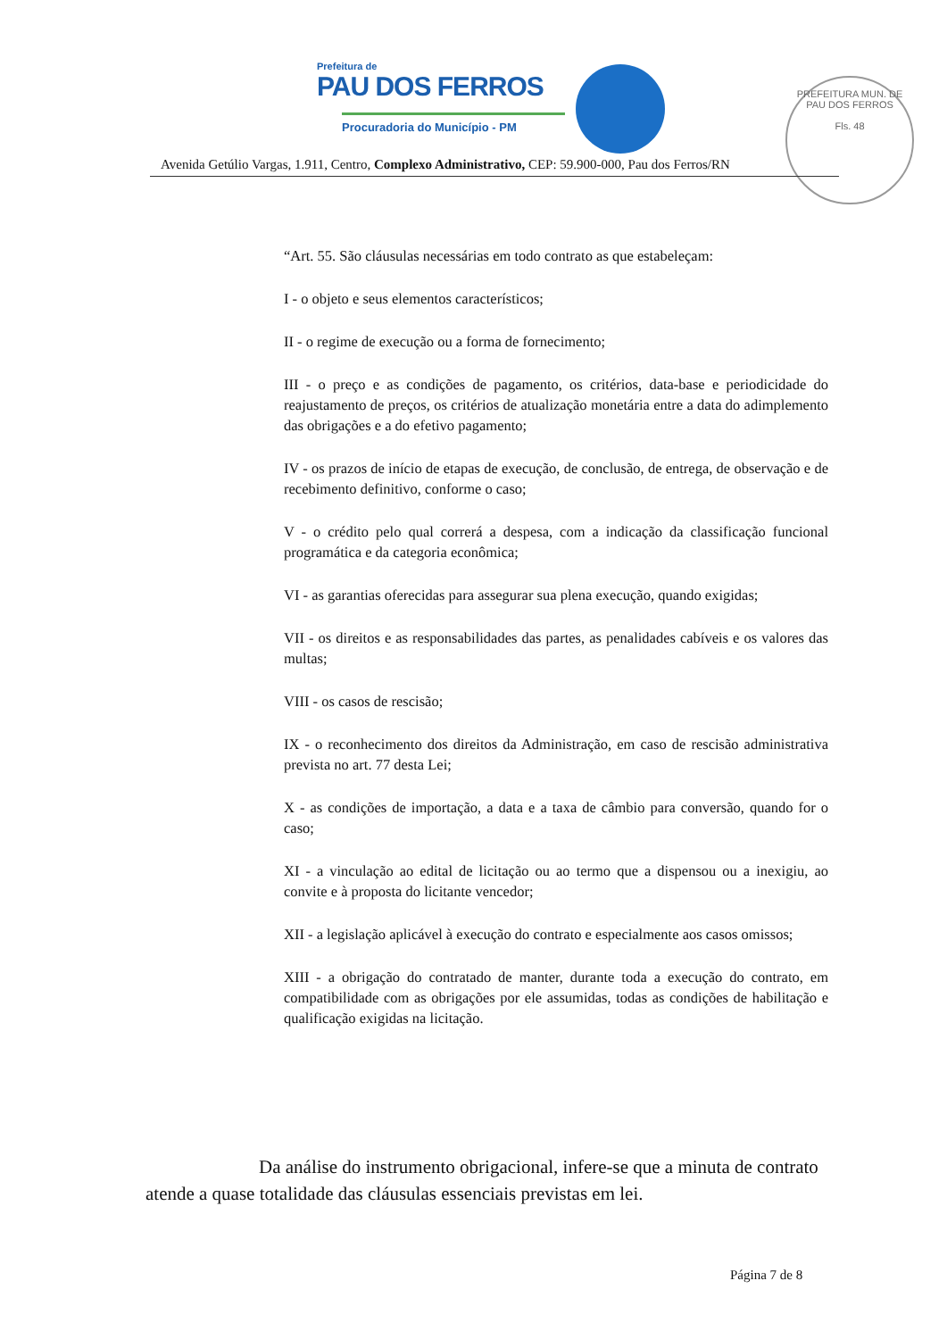Prefeitura de
PAU DOS FERROS
Procuradoria do Município - PM
PREFEITURA MUN. DE PAU DOS FERROS
Fls. 48
Avenida Getúlio Vargas, 1.911, Centro, Complexo Administrativo, CEP: 59.900-000, Pau dos Ferros/RN
“Art. 55. São cláusulas necessárias em todo contrato as que estabeleçam:
I - o objeto e seus elementos característicos;
II - o regime de execução ou a forma de fornecimento;
III - o preço e as condições de pagamento, os critérios, data-base e periodicidade do reajustamento de preços, os critérios de atualização monetária entre a data do adimplemento das obrigações e a do efetivo pagamento;
IV - os prazos de início de etapas de execução, de conclusão, de entrega, de observação e de recebimento definitivo, conforme o caso;
V - o crédito pelo qual correrá a despesa, com a indicação da classificação funcional programática e da categoria econômica;
VI - as garantias oferecidas para assegurar sua plena execução, quando exigidas;
VII - os direitos e as responsabilidades das partes, as penalidades cabíveis e os valores das multas;
VIII - os casos de rescisão;
IX - o reconhecimento dos direitos da Administração, em caso de rescisão administrativa prevista no art. 77 desta Lei;
X - as condições de importação, a data e a taxa de câmbio para conversão, quando for o caso;
XI - a vinculação ao edital de licitação ou ao termo que a dispensou ou a inexigiu, ao convite e à proposta do licitante vencedor;
XII - a legislação aplicável à execução do contrato e especialmente aos casos omissos;
XIII - a obrigação do contratado de manter, durante toda a execução do contrato, em compatibilidade com as obrigações por ele assumidas, todas as condições de habilitação e qualificação exigidas na licitação.
Da análise do instrumento obrigacional, infere-se que a minuta de contrato atende a quase totalidade das cláusulas essenciais previstas em lei.
Página 7 de 8